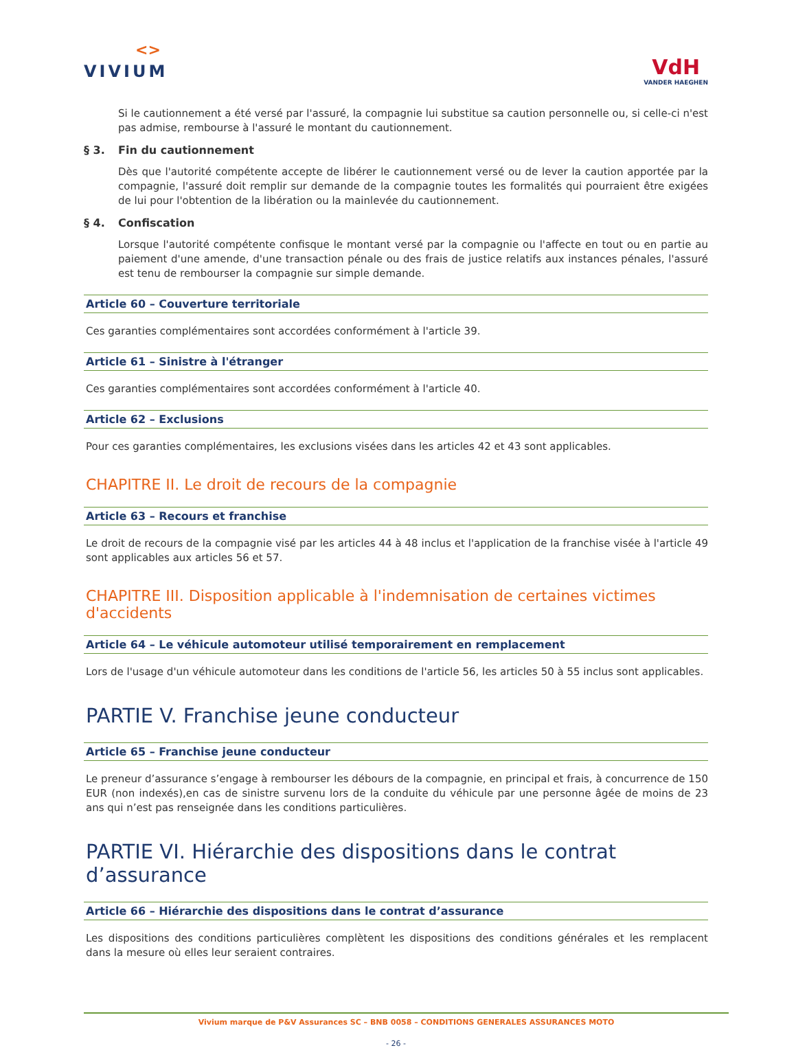<>
VIVIUM
VdH
VANDER HAEGHEN
Si le cautionnement a été versé par l'assuré, la compagnie lui substitue sa caution personnelle ou, si celle-ci n'est pas admise, rembourse à l'assuré le montant du cautionnement.
§ 3. Fin du cautionnement
Dès que l'autorité compétente accepte de libérer le cautionnement versé ou de lever la caution apportée par la compagnie, l'assuré doit remplir sur demande de la compagnie toutes les formalités qui pourraient être exigées de lui pour l'obtention de la libération ou la mainlevée du cautionnement.
§ 4. Confiscation
Lorsque l'autorité compétente confisque le montant versé par la compagnie ou l'affecte en tout ou en partie au paiement d'une amende, d'une transaction pénale ou des frais de justice relatifs aux instances pénales, l'assuré est tenu de rembourser la compagnie sur simple demande.
Article 60 – Couverture territoriale
Ces garanties complémentaires sont accordées conformément à l'article 39.
Article 61 – Sinistre à l'étranger
Ces garanties complémentaires sont accordées conformément à l'article 40.
Article 62 – Exclusions
Pour ces garanties complémentaires, les exclusions visées dans les articles 42 et 43 sont applicables.
CHAPITRE II. Le droit de recours de la compagnie
Article 63 – Recours et franchise
Le droit de recours de la compagnie visé par les articles 44 à 48 inclus et l'application de la franchise visée à l'article 49 sont applicables aux articles 56 et 57.
CHAPITRE III. Disposition applicable à l'indemnisation de certaines victimes d'accidents
Article 64 – Le véhicule automoteur utilisé temporairement en remplacement
Lors de l'usage d'un véhicule automoteur dans les conditions de l'article 56, les articles 50 à 55 inclus sont applicables.
PARTIE V. Franchise jeune conducteur
Article 65 – Franchise jeune conducteur
Le preneur d’assurance s’engage à rembourser les débours de la compagnie, en principal et frais, à concurrence de 150 EUR (non indexés),en cas de sinistre survenu lors de la conduite du véhicule par une personne âgée de moins de 23 ans qui n’est pas renseignée dans les conditions particulières.
PARTIE VI. Hiérarchie des dispositions dans le contrat d’assurance
Article 66 – Hiérarchie des dispositions dans le contrat d’assurance
Les dispositions des conditions particulières complètent les dispositions des conditions générales et les remplacent dans la mesure où elles leur seraient contraires.
Vivium marque de P&V Assurances SC – BNB 0058 – CONDITIONS GENERALES ASSURANCES MOTO
- 26 -